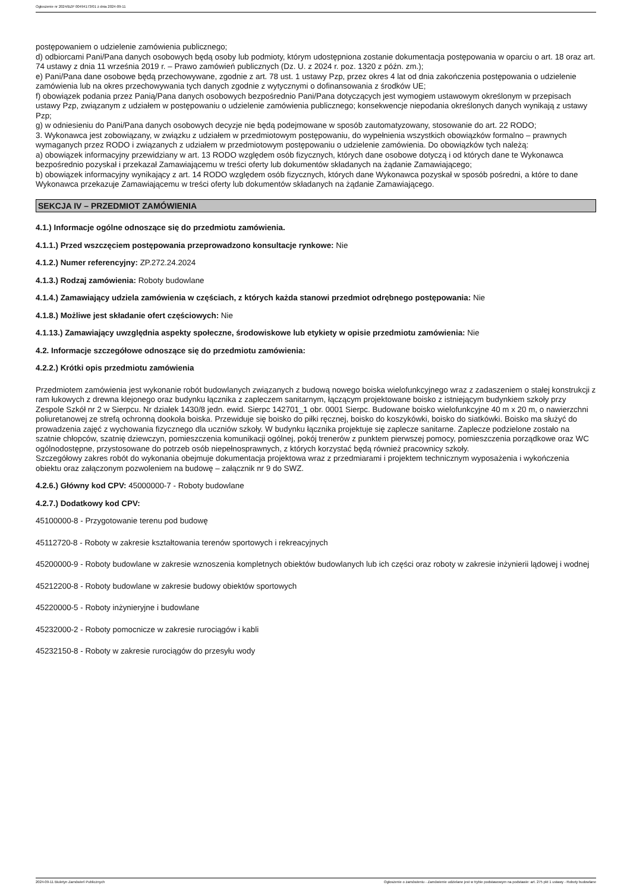Ogłoszenie nr 2024/BZP 00494173/01 z dnia 2024-09-11
postępowaniem o udzielenie zamówienia publicznego;
d) odbiorcami Pani/Pana danych osobowych będą osoby lub podmioty, którym udostępniona zostanie dokumentacja postępowania w oparciu o art. 18 oraz art. 74 ustawy z dnia 11 września 2019 r. – Prawo zamówień publicznych (Dz. U. z 2024 r. poz. 1320 z późn. zm.);
e) Pani/Pana dane osobowe będą przechowywane, zgodnie z art. 78 ust. 1 ustawy Pzp, przez okres 4 lat od dnia zakończenia postępowania o udzielenie zamówienia lub na okres przechowywania tych danych zgodnie z wytycznymi o dofinansowania z środków UE;
f) obowiązek podania przez Panią/Pana danych osobowych bezpośrednio Pani/Pana dotyczących jest wymogiem ustawowym określonym w przepisach ustawy Pzp, związanym z udziałem w postępowaniu o udzielenie zamówienia publicznego; konsekwencje niepodania określonych danych wynikają z ustawy Pzp;
g) w odniesieniu do Pani/Pana danych osobowych decyzje nie będą podejmowane w sposób zautomatyzowany, stosowanie do art. 22 RODO;
3. Wykonawca jest zobowiązany, w związku z udziałem w przedmiotowym postępowaniu, do wypełnienia wszystkich obowiązków formalno – prawnych wymaganych przez RODO i związanych z udziałem w przedmiotowym postępowaniu o udzielenie zamówienia. Do obowiązków tych należą:
a) obowiązek informacyjny przewidziany w art. 13 RODO względem osób fizycznych, których dane osobowe dotyczą i od których dane te Wykonawca bezpośrednio pozyskał i przekazał Zamawiającemu w treści oferty lub dokumentów składanych na żądanie Zamawiającego;
b) obowiązek informacyjny wynikający z art. 14 RODO względem osób fizycznych, których dane Wykonawca pozyskał w sposób pośredni, a które to dane Wykonawca przekazuje Zamawiającemu w treści oferty lub dokumentów składanych na żądanie Zamawiającego.
SEKCJA IV – PRZEDMIOT ZAMÓWIENIA
4.1.) Informacje ogólne odnoszące się do przedmiotu zamówienia.
4.1.1.) Przed wszczęciem postępowania przeprowadzono konsultacje rynkowe: Nie
4.1.2.) Numer referencyjny: ZP.272.24.2024
4.1.3.) Rodzaj zamówienia: Roboty budowlane
4.1.4.) Zamawiający udziela zamówienia w częściach, z których każda stanowi przedmiot odrębnego postępowania: Nie
4.1.8.) Możliwe jest składanie ofert częściowych: Nie
4.1.13.) Zamawiający uwzględnia aspekty społeczne, środowiskowe lub etykiety w opisie przedmiotu zamówienia: Nie
4.2. Informacje szczegółowe odnoszące się do przedmiotu zamówienia:
4.2.2.) Krótki opis przedmiotu zamówienia
Przedmiotem zamówienia jest wykonanie robót budowlanych związanych z budową nowego boiska wielofunkcyjnego wraz z zadaszeniem o stałej konstrukcji z ram łukowych z drewna klejonego oraz budynku łącznika z zapleczem sanitarnym, łączącym projektowane boisko z istniejącym budynkiem szkoły przy Zespole Szkół nr 2 w Sierpcu. Nr działek 1430/8 jedn. ewid. Sierpc 142701_1 obr. 0001 Sierpc. Budowane boisko wielofunkcyjne 40 m x 20 m, o nawierzchni poliuretanowej ze strefą ochronną dookoła boiska. Przewiduje się boisko do piłki ręcznej, boisko do koszykówki, boisko do siatkówki. Boisko ma służyć do prowadzenia zajęć z wychowania fizycznego dla uczniów szkoły. W budynku łącznika projektuje się zaplecze sanitarne. Zaplecze podzielone zostało na szatnie chłopców, szatnię dziewczyn, pomieszczenia komunikacji ogólnej, pokój trenerów z punktem pierwszej pomocy, pomieszczenia porządkowe oraz WC ogólnodostępne, przystosowane do potrzeb osób niepełnosprawnych, z których korzystać będą również pracownicy szkoły.
Szczegółowy zakres robót do wykonania obejmuje dokumentacja projektowa wraz z przedmiarami i projektem technicznym wyposażenia i wykończenia obiektu oraz załączonym pozwoleniem na budowę – załącznik nr 9 do SWZ.
4.2.6.) Główny kod CPV: 45000000-7 - Roboty budowlane
4.2.7.) Dodatkowy kod CPV:
45100000-8 - Przygotowanie terenu pod budowę
45112720-8 - Roboty w zakresie kształtowania terenów sportowych i rekreacyjnych
45200000-9 - Roboty budowlane w zakresie wznoszenia kompletnych obiektów budowlanych lub ich części oraz roboty w zakresie inżynierii lądowej i wodnej
45212200-8 - Roboty budowlane w zakresie budowy obiektów sportowych
45220000-5 - Roboty inżynieryjne i budowlane
45232000-2 - Roboty pomocnicze w zakresie rurociągów i kabli
45232150-8 - Roboty w zakresie rurociągów do przesyłu wody
2024-09-11 Biuletyn Zamówień Publicznych Ogłoszenie o zamówieniu - Zamówienie udzielane jest w trybie podstawowym na podstawie: art. 275 pkt 1 ustawy - Roboty budowlane